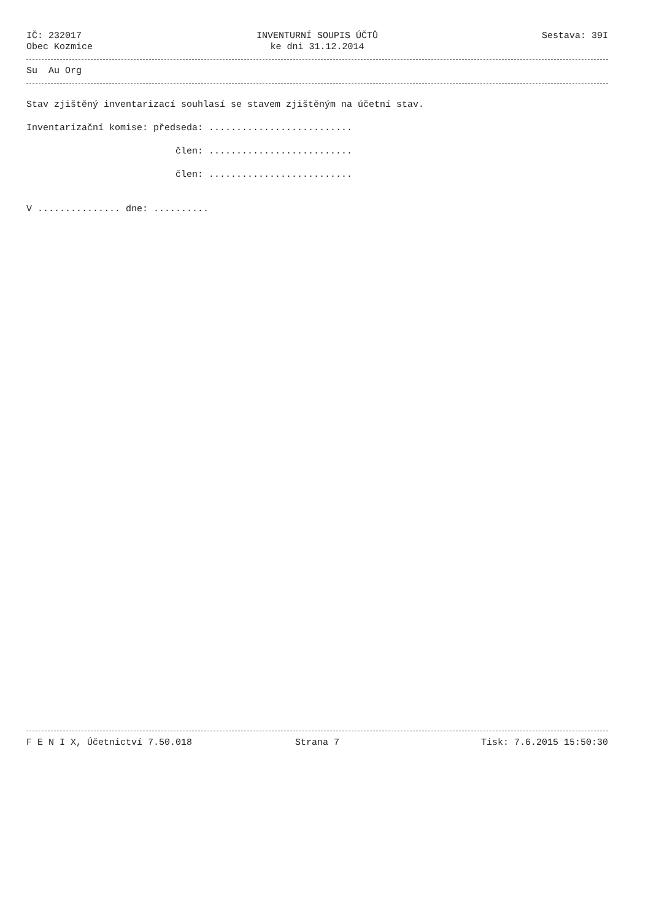IČ: 232017 INVENTURNÍ SOUPIS ÚČTŮ Sestava: 39I
Obec Kozmice ke dni 31.12.2014
Su Au Org
Stav zjištěný inventarizací souhlasí se stavem zjištěným na účetní stav.
Inventarizační komise: předseda: ..........................
člen: ..........................
člen: ..........................
V ............... dne: ..........
F E N I X, Účetnictví 7.50.018 Strana 7 Tisk: 7.6.2015 15:50:30